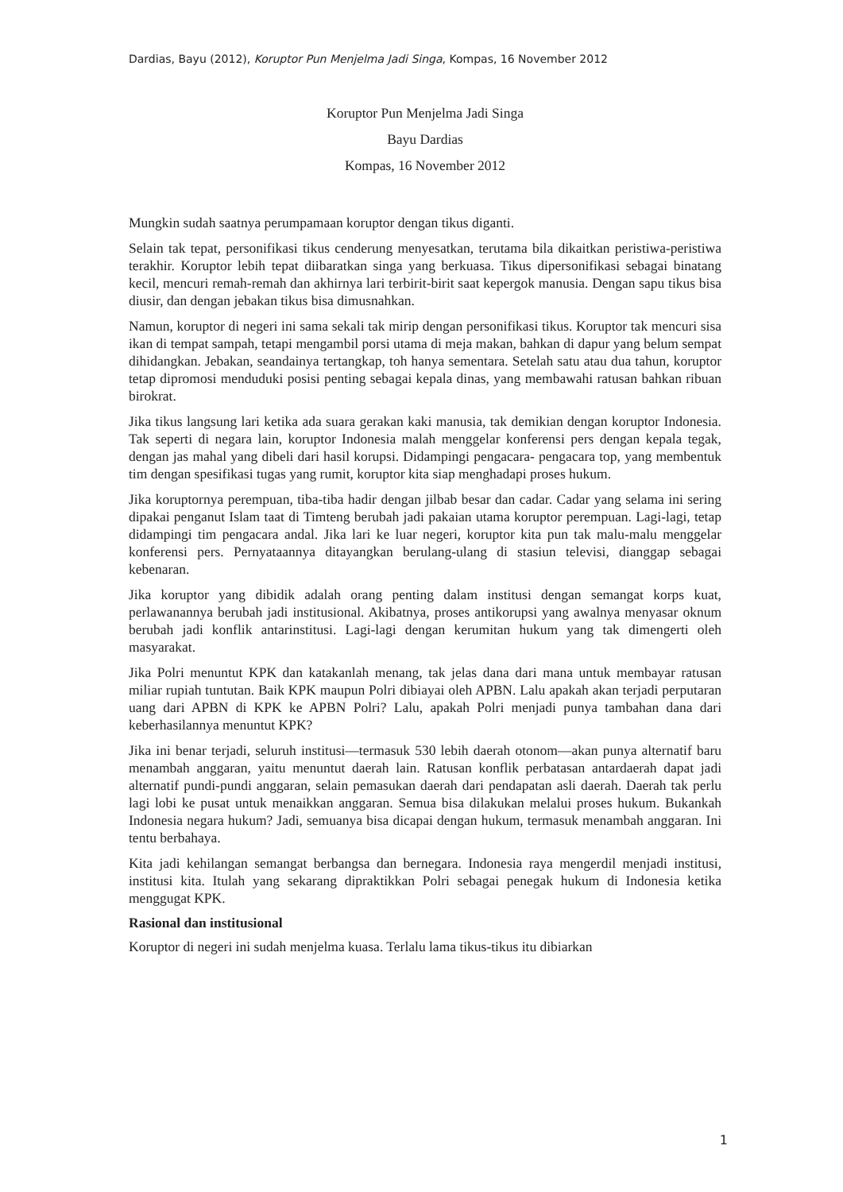Dardias, Bayu (2012), Koruptor Pun Menjelma Jadi Singa, Kompas, 16 November 2012
Koruptor Pun Menjelma Jadi Singa
Bayu Dardias
Kompas, 16 November 2012
Mungkin sudah saatnya perumpamaan koruptor dengan tikus diganti.
Selain tak tepat, personifikasi tikus cenderung menyesatkan, terutama bila dikaitkan peristiwa-peristiwa terakhir. Koruptor lebih tepat diibaratkan singa yang berkuasa. Tikus dipersonifikasi sebagai binatang kecil, mencuri remah-remah dan akhirnya lari terbirit-birit saat kepergok manusia. Dengan sapu tikus bisa diusir, dan dengan jebakan tikus bisa dimusnahkan.
Namun, koruptor di negeri ini sama sekali tak mirip dengan personifikasi tikus. Koruptor tak mencuri sisa ikan di tempat sampah, tetapi mengambil porsi utama di meja makan, bahkan di dapur yang belum sempat dihidangkan. Jebakan, seandainya tertangkap, toh hanya sementara. Setelah satu atau dua tahun, koruptor tetap dipromosi menduduki posisi penting sebagai kepala dinas, yang membawahi ratusan bahkan ribuan birokrat.
Jika tikus langsung lari ketika ada suara gerakan kaki manusia, tak demikian dengan koruptor Indonesia. Tak seperti di negara lain, koruptor Indonesia malah menggelar konferensi pers dengan kepala tegak, dengan jas mahal yang dibeli dari hasil korupsi. Didampingi pengacara- pengacara top, yang membentuk tim dengan spesifikasi tugas yang rumit, koruptor kita siap menghadapi proses hukum.
Jika koruptornya perempuan, tiba-tiba hadir dengan jilbab besar dan cadar. Cadar yang selama ini sering dipakai penganut Islam taat di Timteng berubah jadi pakaian utama koruptor perempuan. Lagi-lagi, tetap didampingi tim pengacara andal. Jika lari ke luar negeri, koruptor kita pun tak malu-malu menggelar konferensi pers. Pernyataannya ditayangkan berulang-ulang di stasiun televisi, dianggap sebagai kebenaran.
Jika koruptor yang dibidik adalah orang penting dalam institusi dengan semangat korps kuat, perlawanannya berubah jadi institusional. Akibatnya, proses antikorupsi yang awalnya menyasar oknum berubah jadi konflik antarinstitusi. Lagi-lagi dengan kerumitan hukum yang tak dimengerti oleh masyarakat.
Jika Polri menuntut KPK dan katakanlah menang, tak jelas dana dari mana untuk membayar ratusan miliar rupiah tuntutan. Baik KPK maupun Polri dibiayai oleh APBN. Lalu apakah akan terjadi perputaran uang dari APBN di KPK ke APBN Polri? Lalu, apakah Polri menjadi punya tambahan dana dari keberhasilannya menuntut KPK?
Jika ini benar terjadi, seluruh institusi—termasuk 530 lebih daerah otonom—akan punya alternatif baru menambah anggaran, yaitu menuntut daerah lain. Ratusan konflik perbatasan antardaerah dapat jadi alternatif pundi-pundi anggaran, selain pemasukan daerah dari pendapatan asli daerah. Daerah tak perlu lagi lobi ke pusat untuk menaikkan anggaran. Semua bisa dilakukan melalui proses hukum. Bukankah Indonesia negara hukum? Jadi, semuanya bisa dicapai dengan hukum, termasuk menambah anggaran. Ini tentu berbahaya.
Kita jadi kehilangan semangat berbangsa dan bernegara. Indonesia raya mengerdil menjadi institusi, institusi kita. Itulah yang sekarang dipraktikkan Polri sebagai penegak hukum di Indonesia ketika menggugat KPK.
Rasional dan institusional
Koruptor di negeri ini sudah menjelma kuasa. Terlalu lama tikus-tikus itu dibiarkan
1